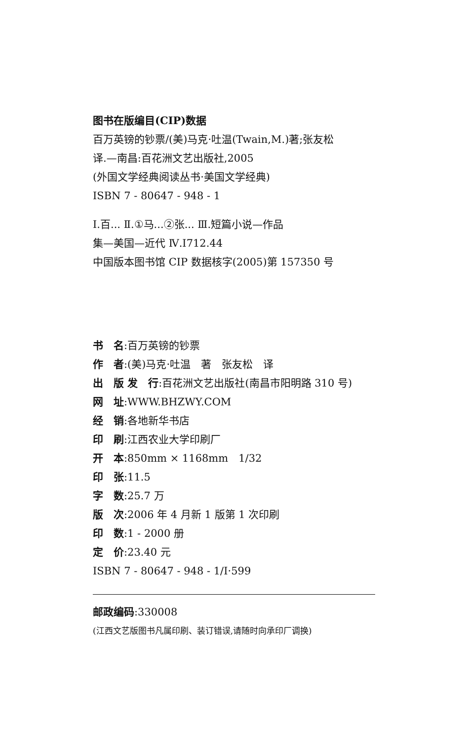图书在版编目(CIP)数据
百万英镑的钞票/(美)马克·吐温(Twain,M.)著;张友松
译.—南昌:百花洲文艺出版社,2005
(外国文学经典阅读丛书·美国文学经典)
ISBN 7 - 80647 - 948 - 1
Ⅰ.百... Ⅱ.①马...②张... Ⅲ.短篇小说—作品
集—美国—近代 Ⅳ.I712.44
中国版本图书馆 CIP 数据核字(2005)第 157350 号
书　名:百万英镑的钞票
作　者:(美)马克·吐温　著　张友松　译
出　版 发　行:百花洲文艺出版社(南昌市阳明路 310 号)
网　址:WWW.BHZWY.COM
经　销:各地新华书店
印　刷:江西农业大学印刷厂
开　本:850mm × 1168mm　1/32
印　张:11.5
字　数:25.7 万
版　次:2006 年 4 月新 1 版第 1 次印刷
印　数:1 - 2000 册
定　价:23.40 元
ISBN 7 - 80647 - 948 - 1/I·599
邮政编码:330008
(江西文艺版图书凡属印刷、装订错误,请随时向承印厂调换)